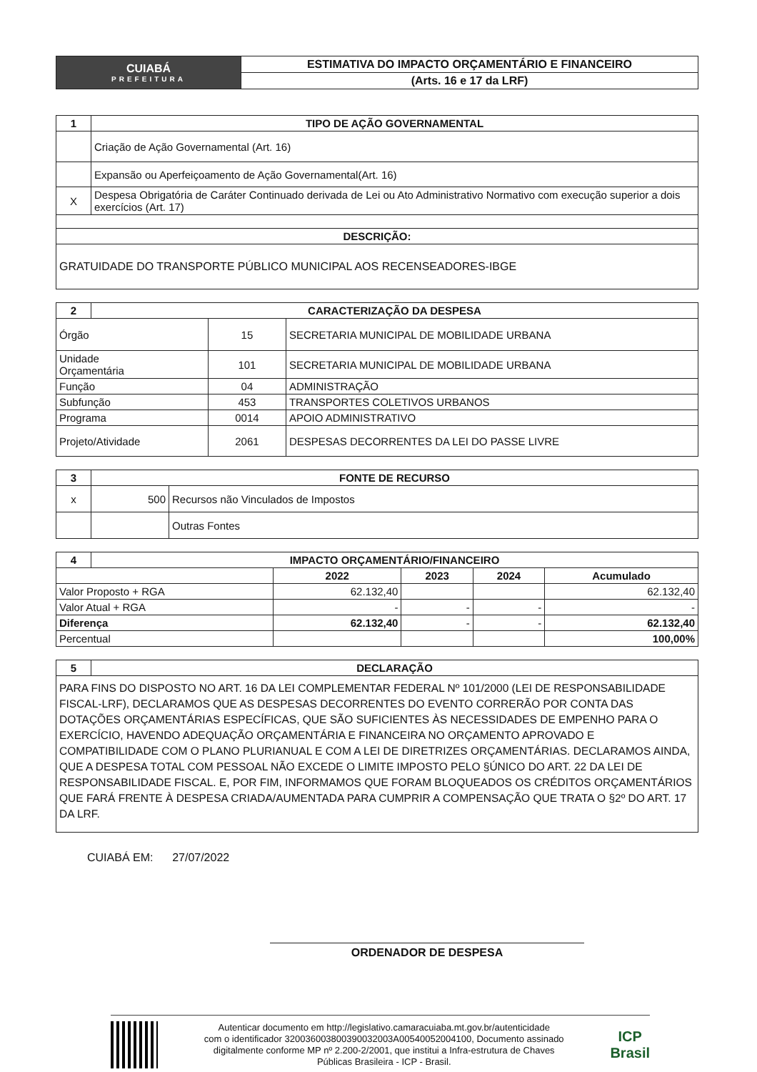| CUIABÁ PREFEITURA | ESTIMATIVA DO IMPACTO ORÇAMENTÁRIO E FINANCEIRO |
| | (Arts. 16 e 17 da LRF) |
| 1 | TIPO DE AÇÃO GOVERNAMENTAL |
| --- | --- |
| | Criação de Ação Governamental (Art. 16) |
| | Expansão ou Aperfeiçoamento de Ação Governamental(Art. 16) |
| X | Despesa Obrigatória de Caráter Continuado derivada de Lei ou Ato Administrativo Normativo com execução superior a dois exercícios (Art. 17) |
| DESCRIÇÃO: | |
| GRATUIDADE DO TRANSPORTE PÚBLICO MUNICIPAL AOS RECENSEADORES-IBGE | |
| 2 | CARACTERIZAÇÃO DA DESPESA | | |
| --- | --- | --- | --- |
| Órgão | | 15 | SECRETARIA MUNICIPAL DE MOBILIDADE URBANA |
| Unidade Orçamentária | | 101 | SECRETARIA MUNICIPAL DE MOBILIDADE URBANA |
| Função | | 04 | ADMINISTRAÇÃO |
| Subfunção | | 453 | TRANSPORTES COLETIVOS URBANOS |
| Programa | | 0014 | APOIO ADMINISTRATIVO |
| Projeto/Atividade | | 2061 | DESPESAS DECORRENTES DA LEI DO PASSE LIVRE |
| 3 | FONTE DE RECURSO | |
| --- | --- | --- |
| x | 500 | Recursos não Vinculados de Impostos |
| | | Outras Fontes |
| 4 | IMPACTO ORÇAMENTÁRIO/FINANCEIRO | | | | |
| --- | --- | --- | --- | --- | --- |
| | | 2022 | 2023 | 2024 | Acumulado |
| Valor Proposto + RGA | | 62.132,40 | | | 62.132,40 |
| Valor Atual + RGA | | - | - | - | - |
| Diferença | | 62.132,40 | - | - | 62.132,40 |
| Percentual | | | | | 100,00% |
| 5 | DECLARAÇÃO |
| --- | --- |
| PARA FINS DO DISPOSTO NO ART. 16 DA LEI COMPLEMENTAR FEDERAL Nº 101/2000 (LEI DE RESPONSABILIDADE FISCAL-LRF), DECLARAMOS QUE AS DESPESAS DECORRENTES DO EVENTO CORRERÃO POR CONTA DAS DOTAÇÕES ORÇAMENTÁRIAS ESPECÍFICAS, QUE SÃO SUFICIENTES ÀS NECESSIDADES DE EMPENHO PARA O EXERCÍCIO, HAVENDO ADEQUAÇÃO ORÇAMENTÁRIA E FINANCEIRA NO ORÇAMENTO APROVADO E COMPATIBILIDADE COM O PLANO PLURIANUAL E COM A LEI DE DIRETRIZES ORÇAMENTÁRIAS. DECLARAMOS AINDA, QUE A DESPESA TOTAL COM PESSOAL NÃO EXCEDE O LIMITE IMPOSTO PELO §ÚNICO DO ART. 22 DA LEI DE RESPONSABILIDADE FISCAL. E, POR FIM, INFORMAMOS QUE FORAM BLOQUEADOS OS CRÉDITOS ORÇAMENTÁRIOS QUE FARÁ FRENTE À DESPESA CRIADA/AUMENTADA PARA CUMPRIR A COMPENSAÇÃO QUE TRATA O §2º DO ART. 17 DA LRF. | |
CUIABÁ EM: 27/07/2022
ORDENADOR DE DESPESA
Autenticar documento em http://legislativo.camaracuiaba.mt.gov.br/autenticidade
com o identificador 320036003800390032003A00540052004100, Documento assinado
digitalmente conforme MP nº 2.200-2/2001, que institui a Infra-estrutura de Chaves
Públicas Brasileira - ICP - Brasil.
ICP
Brasil